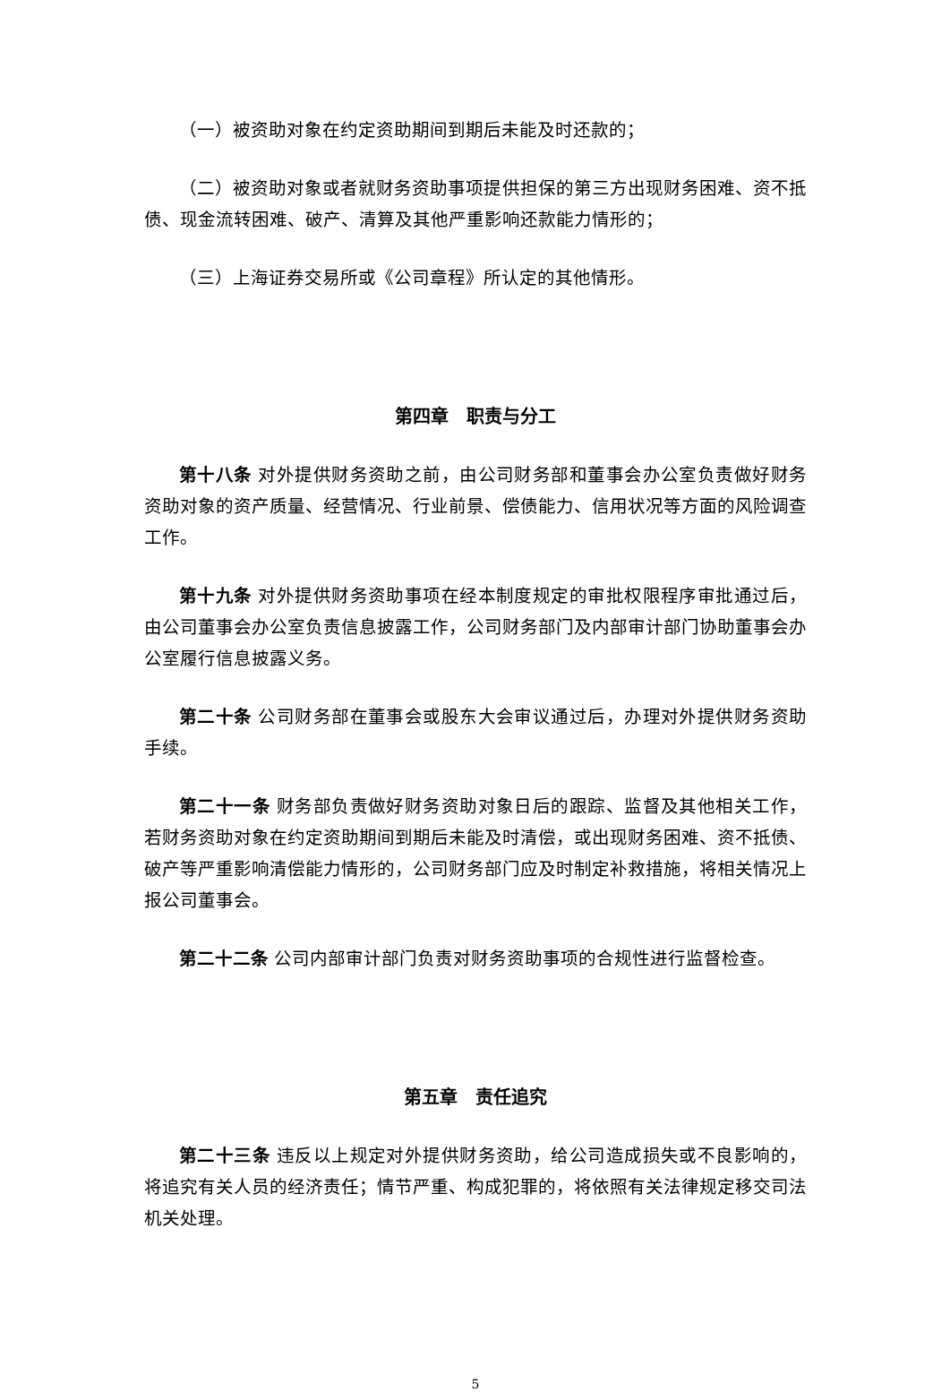（一）被资助对象在约定资助期间到期后未能及时还款的；
（二）被资助对象或者就财务资助事项提供担保的第三方出现财务困难、资不抵债、现金流转困难、破产、清算及其他严重影响还款能力情形的；
（三）上海证券交易所或《公司章程》所认定的其他情形。
第四章　职责与分工
第十八条 对外提供财务资助之前，由公司财务部和董事会办公室负责做好财务资助对象的资产质量、经营情况、行业前景、偿债能力、信用状况等方面的风险调查工作。
第十九条 对外提供财务资助事项在经本制度规定的审批权限程序审批通过后，由公司董事会办公室负责信息披露工作，公司财务部门及内部审计部门协助董事会办公室履行信息披露义务。
第二十条 公司财务部在董事会或股东大会审议通过后，办理对外提供财务资助手续。
第二十一条 财务部负责做好财务资助对象日后的跟踪、监督及其他相关工作，若财务资助对象在约定资助期间到期后未能及时清偿，或出现财务困难、资不抵债、破产等严重影响清偿能力情形的，公司财务部门应及时制定补救措施，将相关情况上报公司董事会。
第二十二条 公司内部审计部门负责对财务资助事项的合规性进行监督检查。
第五章　责任追究
第二十三条 违反以上规定对外提供财务资助，给公司造成损失或不良影响的，将追究有关人员的经济责任；情节严重、构成犯罪的，将依照有关法律规定移交司法机关处理。
5